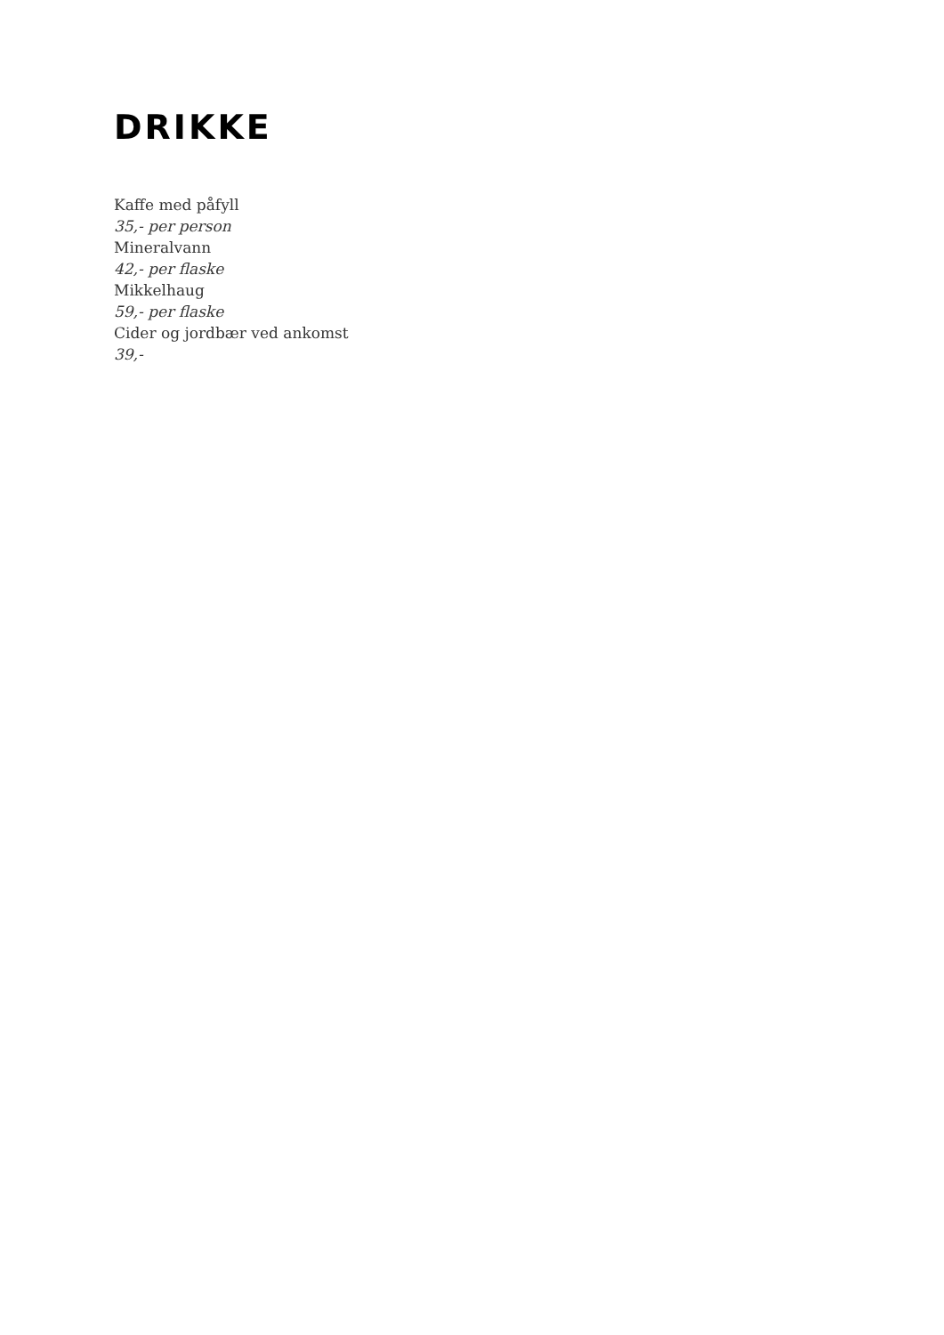DRIKKE
Kaffe med påfyll
35,- per person
Mineralvann
42,- per flaske
Mikkelhaug
59,- per flaske
Cider og jordbær ved ankomst
39,-